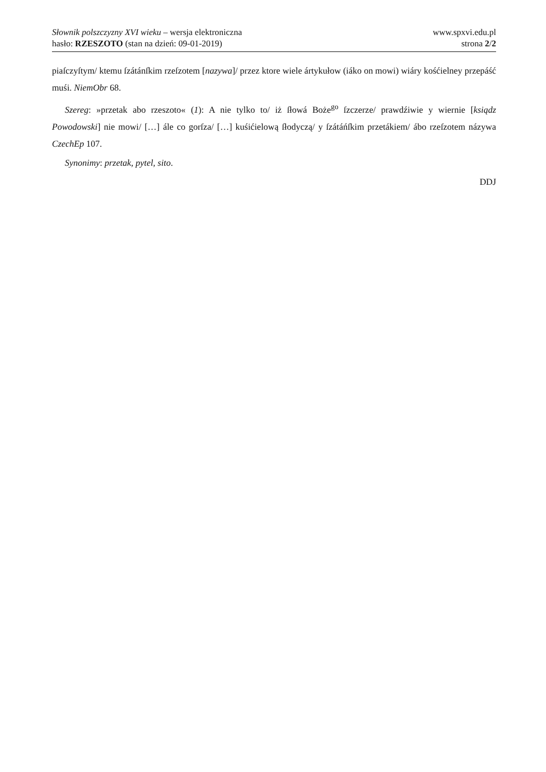Słownik polszczyzny XVI wieku – wersja elektroniczna
hasło: RZESZOTO (stan na dzień: 09-01-2019)
www.spxvi.edu.pl
strona 2/2
piaſczyſtym/ ktemu ſzátánſkim rzeſzotem [nazywa]/ przez ktore wiele ártykułow (iáko on mowi) wiáry kośćielney przepáść muśi. NiemObr 68.
Szereg: »przetak abo rzeszoto« (1): A nie tylko to/ iż ſłowá Bożе<sup>go</sup> ſzczerze/ prawdźiwie y wiernie [ksiądz Powodowski] nie mowi/ […] ále co gorſza/ […] kuśićielową ſłodyczą/ y ſzátáńſkim przetákiem/ ábo rzeſzotem názywa CzechEp 107.
Synonimy: przetak, pytel, sito.
DDJ